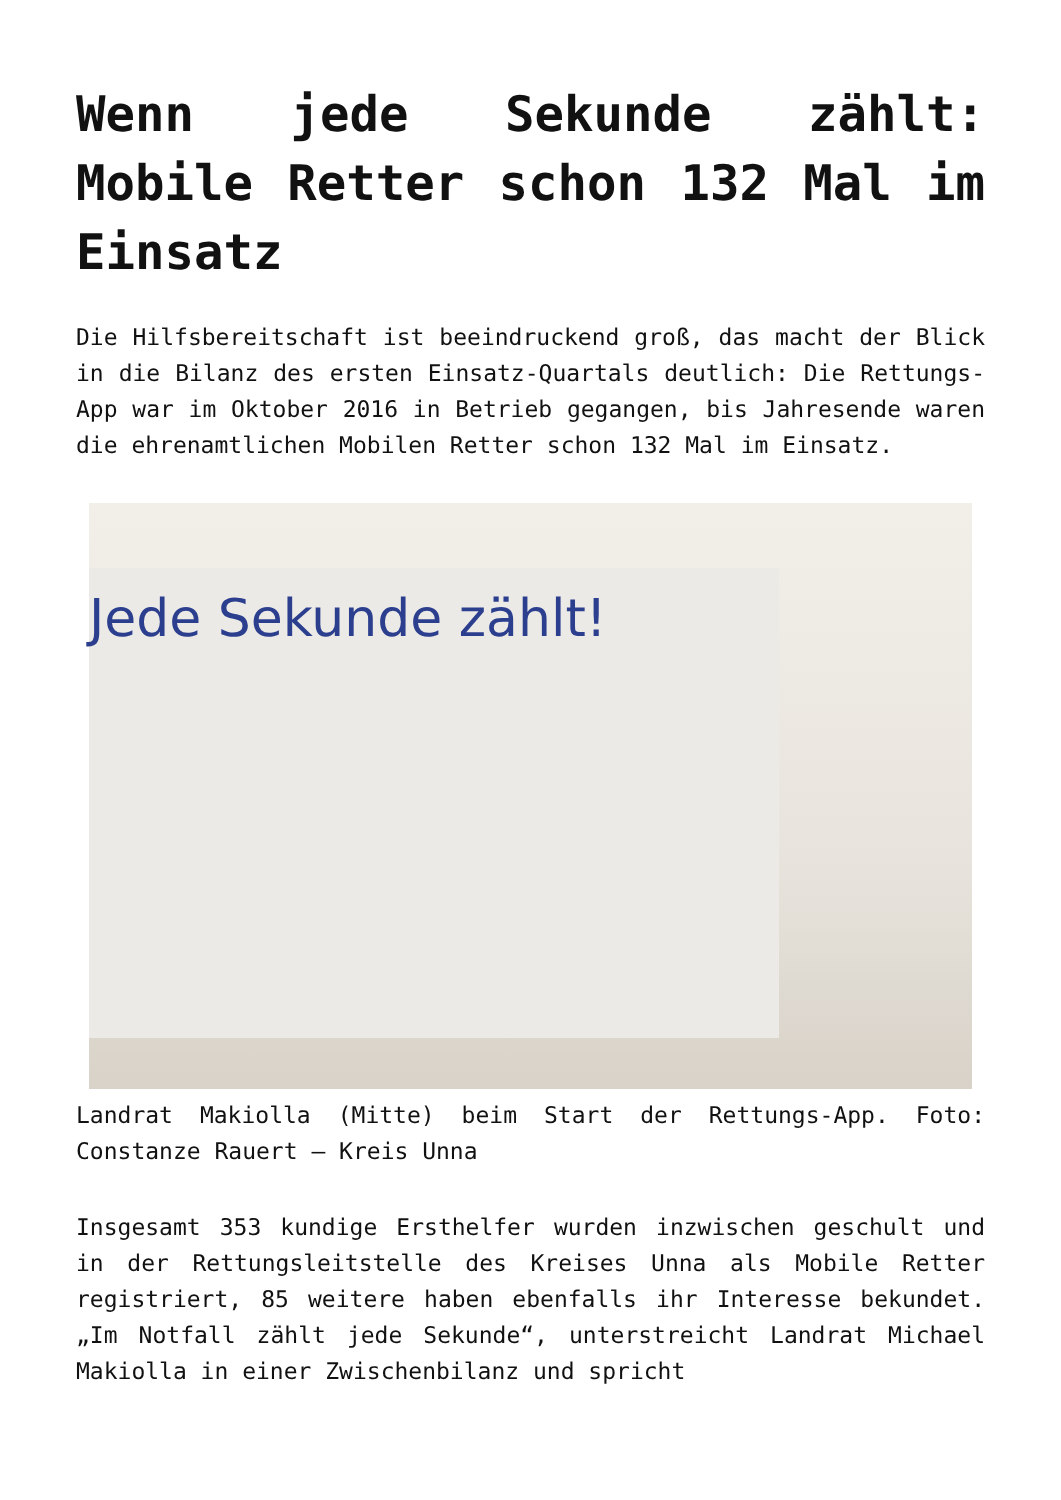Wenn jede Sekunde zählt: Mobile Retter schon 132 Mal im Einsatz
Die Hilfsbereitschaft ist beeindruckend groß, das macht der Blick in die Bilanz des ersten Einsatz-Quartals deutlich: Die Rettungs-App war im Oktober 2016 in Betrieb gegangen, bis Jahresende waren die ehrenamtlichen Mobilen Retter schon 132 Mal im Einsatz.
Jede Sekunde zählt!
Landrat Makiolla (Mitte) beim Start der Rettungs-App. Foto: Constanze Rauert – Kreis Unna
Insgesamt 353 kundige Ersthelfer wurden inzwischen geschult und in der Rettungsleitstelle des Kreises Unna als Mobile Retter registriert, 85 weitere haben ebenfalls ihr Interesse bekundet. „Im Notfall zählt jede Sekunde“, unterstreicht Landrat Michael Makiolla in einer Zwischenbilanz und spricht